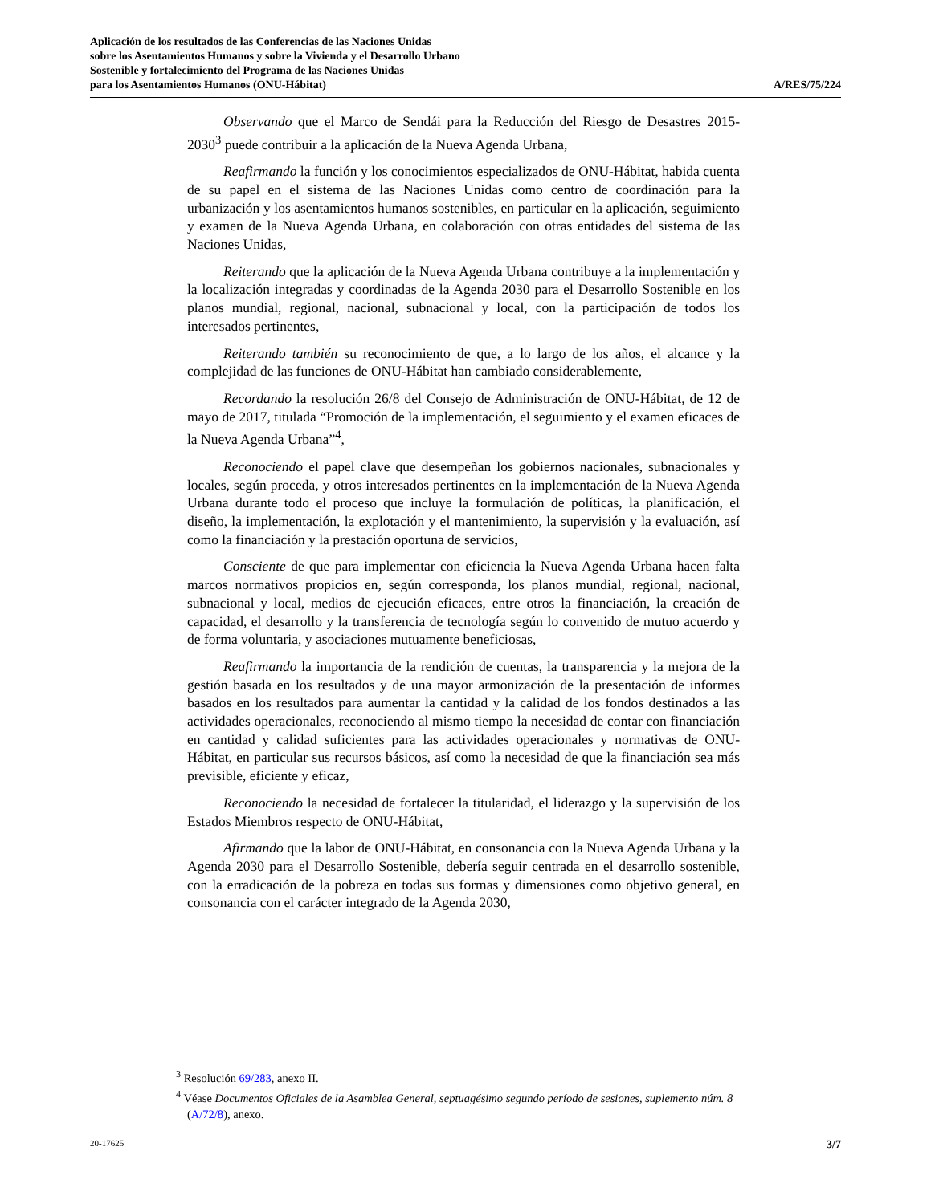Aplicación de los resultados de las Conferencias de las Naciones Unidas
sobre los Asentamientos Humanos y sobre la Vivienda y el Desarrollo Urbano
Sostenible y fortalecimiento del Programa de las Naciones Unidas
para los Asentamientos Humanos (ONU-Hábitat)
A/RES/75/224
Observando que el Marco de Sendái para la Reducción del Riesgo de Desastres 2015-2030<sup>3</sup> puede contribuir a la aplicación de la Nueva Agenda Urbana,
Reafirmando la función y los conocimientos especializados de ONU-Hábitat, habida cuenta de su papel en el sistema de las Naciones Unidas como centro de coordinación para la urbanización y los asentamientos humanos sostenibles, en particular en la aplicación, seguimiento y examen de la Nueva Agenda Urbana, en colaboración con otras entidades del sistema de las Naciones Unidas,
Reiterando que la aplicación de la Nueva Agenda Urbana contribuye a la implementación y la localización integradas y coordinadas de la Agenda 2030 para el Desarrollo Sostenible en los planos mundial, regional, nacional, subnacional y local, con la participación de todos los interesados pertinentes,
Reiterando también su reconocimiento de que, a lo largo de los años, el alcance y la complejidad de las funciones de ONU-Hábitat han cambiado considerablemente,
Recordando la resolución 26/8 del Consejo de Administración de ONU-Hábitat, de 12 de mayo de 2017, titulada “Promoción de la implementación, el seguimiento y el examen eficaces de la Nueva Agenda Urbana”<sup>4</sup>,
Reconociendo el papel clave que desempeñan los gobiernos nacionales, subnacionales y locales, según proceda, y otros interesados pertinentes en la implementación de la Nueva Agenda Urbana durante todo el proceso que incluye la formulación de políticas, la planificación, el diseño, la implementación, la explotación y el mantenimiento, la supervisión y la evaluación, así como la financiación y la prestación oportuna de servicios,
Consciente de que para implementar con eficiencia la Nueva Agenda Urbana hacen falta marcos normativos propicios en, según corresponda, los planos mundial, regional, nacional, subnacional y local, medios de ejecución eficaces, entre otros la financiación, la creación de capacidad, el desarrollo y la transferencia de tecnología según lo convenido de mutuo acuerdo y de forma voluntaria, y asociaciones mutuamente beneficiosas,
Reafirmando la importancia de la rendición de cuentas, la transparencia y la mejora de la gestión basada en los resultados y de una mayor armonización de la presentación de informes basados en los resultados para aumentar la cantidad y la calidad de los fondos destinados a las actividades operacionales, reconociendo al mismo tiempo la necesidad de contar con financiación en cantidad y calidad suficientes para las actividades operacionales y normativas de ONU-Hábitat, en particular sus recursos básicos, así como la necesidad de que la financiación sea más previsible, eficiente y eficaz,
Reconociendo la necesidad de fortalecer la titularidad, el liderazgo y la supervisión de los Estados Miembros respecto de ONU-Hábitat,
Afirmando que la labor de ONU-Hábitat, en consonancia con la Nueva Agenda Urbana y la Agenda 2030 para el Desarrollo Sostenible, debería seguir centrada en el desarrollo sostenible, con la erradicación de la pobreza en todas sus formas y dimensiones como objetivo general, en consonancia con el carácter integrado de la Agenda 2030,
<sup>3</sup> Resolución 69/283, anexo II.
<sup>4</sup> Véase Documentos Oficiales de la Asamblea General, septuagésimo segundo período de sesiones, suplemento núm. 8 (A/72/8), anexo.
20-17625 3/7